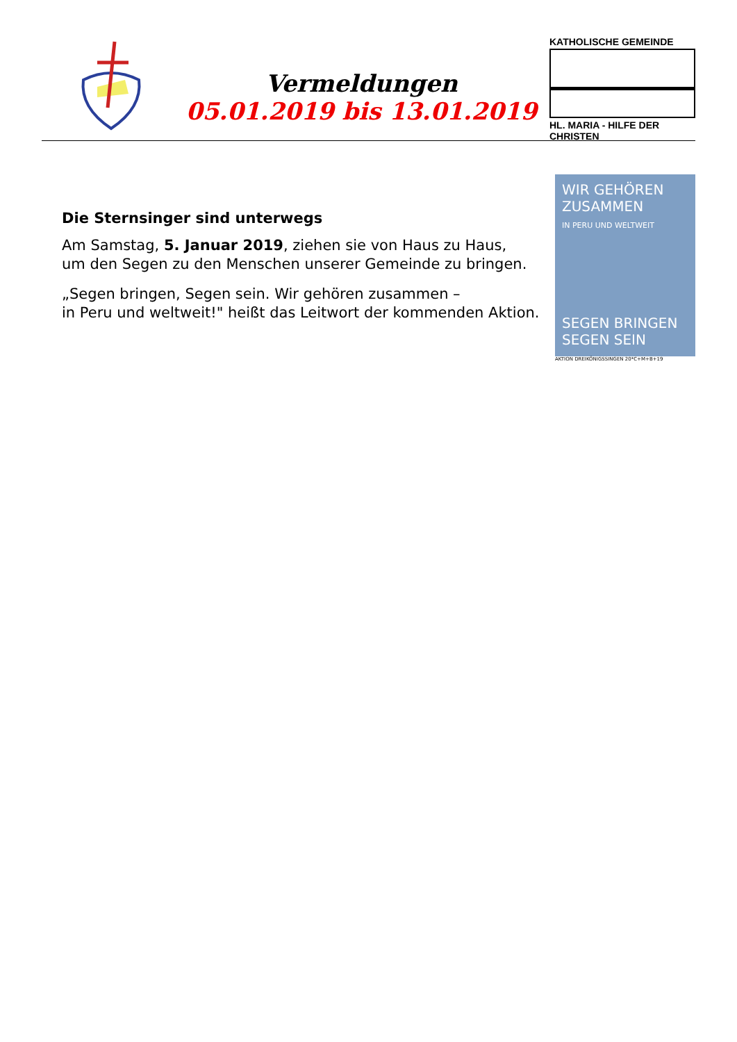Vermeldungen
05.01.2019 bis 13.01.2019
KATHOLISCHE GEMEINDE
HL. MARIA - HILFE DER CHRISTEN
Die Sternsinger sind unterwegs
Am Samstag, 5. Januar 2019, ziehen sie von Haus zu Haus,
um den Segen zu den Menschen unserer Gemeinde zu bringen.
„Segen bringen, Segen sein. Wir gehören zusammen –
in Peru und weltweit!" heißt das Leitwort der kommenden Aktion.
WIR GEHÖREN
ZUSAMMEN
IN PERU UND WELTWEIT
SEGEN BRINGEN SEGEN SEIN
AKTION DREIKÖNIGSSINGEN 20*C+M+B+19